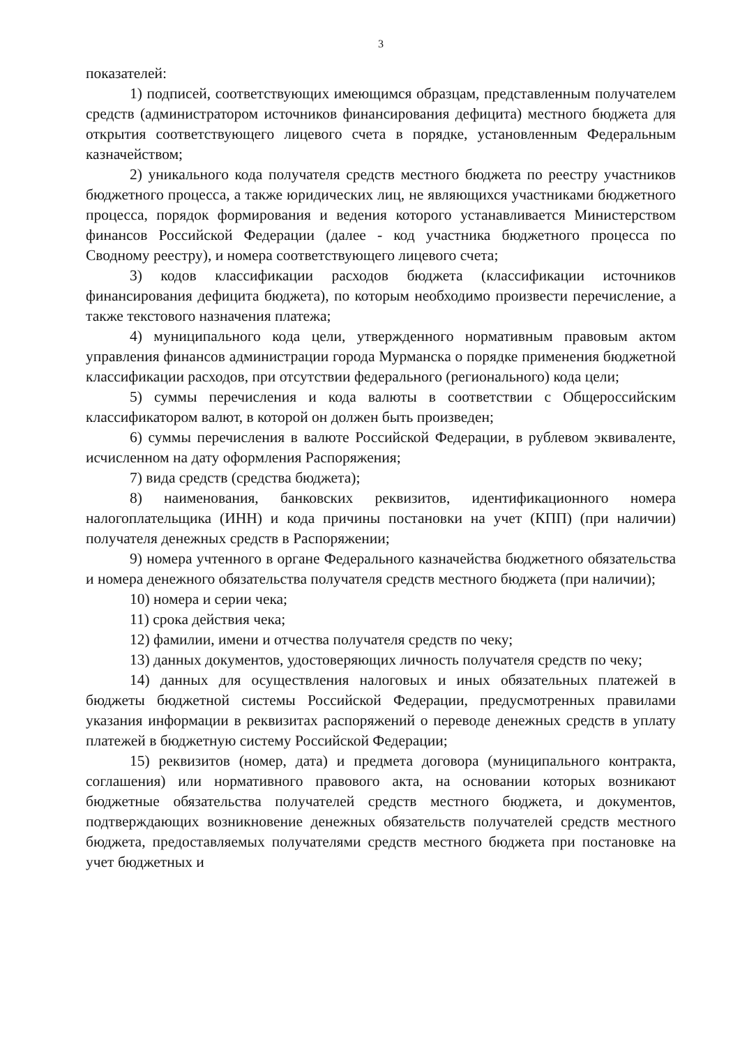3
показателей:
1) подписей, соответствующих имеющимся образцам, представленным получателем средств (администратором источников финансирования дефицита) местного бюджета для открытия соответствующего лицевого счета в порядке, установленным Федеральным казначейством;
2) уникального кода получателя средств местного бюджета по реестру участников бюджетного процесса, а также юридических лиц, не являющихся участниками бюджетного процесса, порядок формирования и ведения которого устанавливается Министерством финансов Российской Федерации (далее - код участника бюджетного процесса по Сводному реестру), и номера соответствующего лицевого счета;
3) кодов классификации расходов бюджета (классификации источников финансирования дефицита бюджета), по которым необходимо произвести перечисление, а также текстового назначения платежа;
4) муниципального кода цели, утвержденного нормативным правовым актом управления финансов администрации города Мурманска о порядке применения бюджетной классификации расходов, при отсутствии федерального (регионального) кода цели;
5) суммы перечисления и кода валюты в соответствии с Общероссийским классификатором валют, в которой он должен быть произведен;
6) суммы перечисления в валюте Российской Федерации, в рублевом эквиваленте, исчисленном на дату оформления Распоряжения;
7) вида средств (средства бюджета);
8) наименования, банковских реквизитов, идентификационного номера налогоплательщика (ИНН) и кода причины постановки на учет (КПП) (при наличии) получателя денежных средств в Распоряжении;
9) номера учтенного в органе Федерального казначейства бюджетного обязательства и номера денежного обязательства получателя средств местного бюджета (при наличии);
10) номера и серии чека;
11) срока действия чека;
12) фамилии, имени и отчества получателя средств по чеку;
13) данных документов, удостоверяющих личность получателя средств по чеку;
14) данных для осуществления налоговых и иных обязательных платежей в бюджеты бюджетной системы Российской Федерации, предусмотренных правилами указания информации в реквизитах распоряжений о переводе денежных средств в уплату платежей в бюджетную систему Российской Федерации;
15) реквизитов (номер, дата) и предмета договора (муниципального контракта, соглашения) или нормативного правового акта, на основании которых возникают бюджетные обязательства получателей средств местного бюджета, и документов, подтверждающих возникновение денежных обязательств получателей средств местного бюджета, предоставляемых получателями средств местного бюджета при постановке на учет бюджетных и